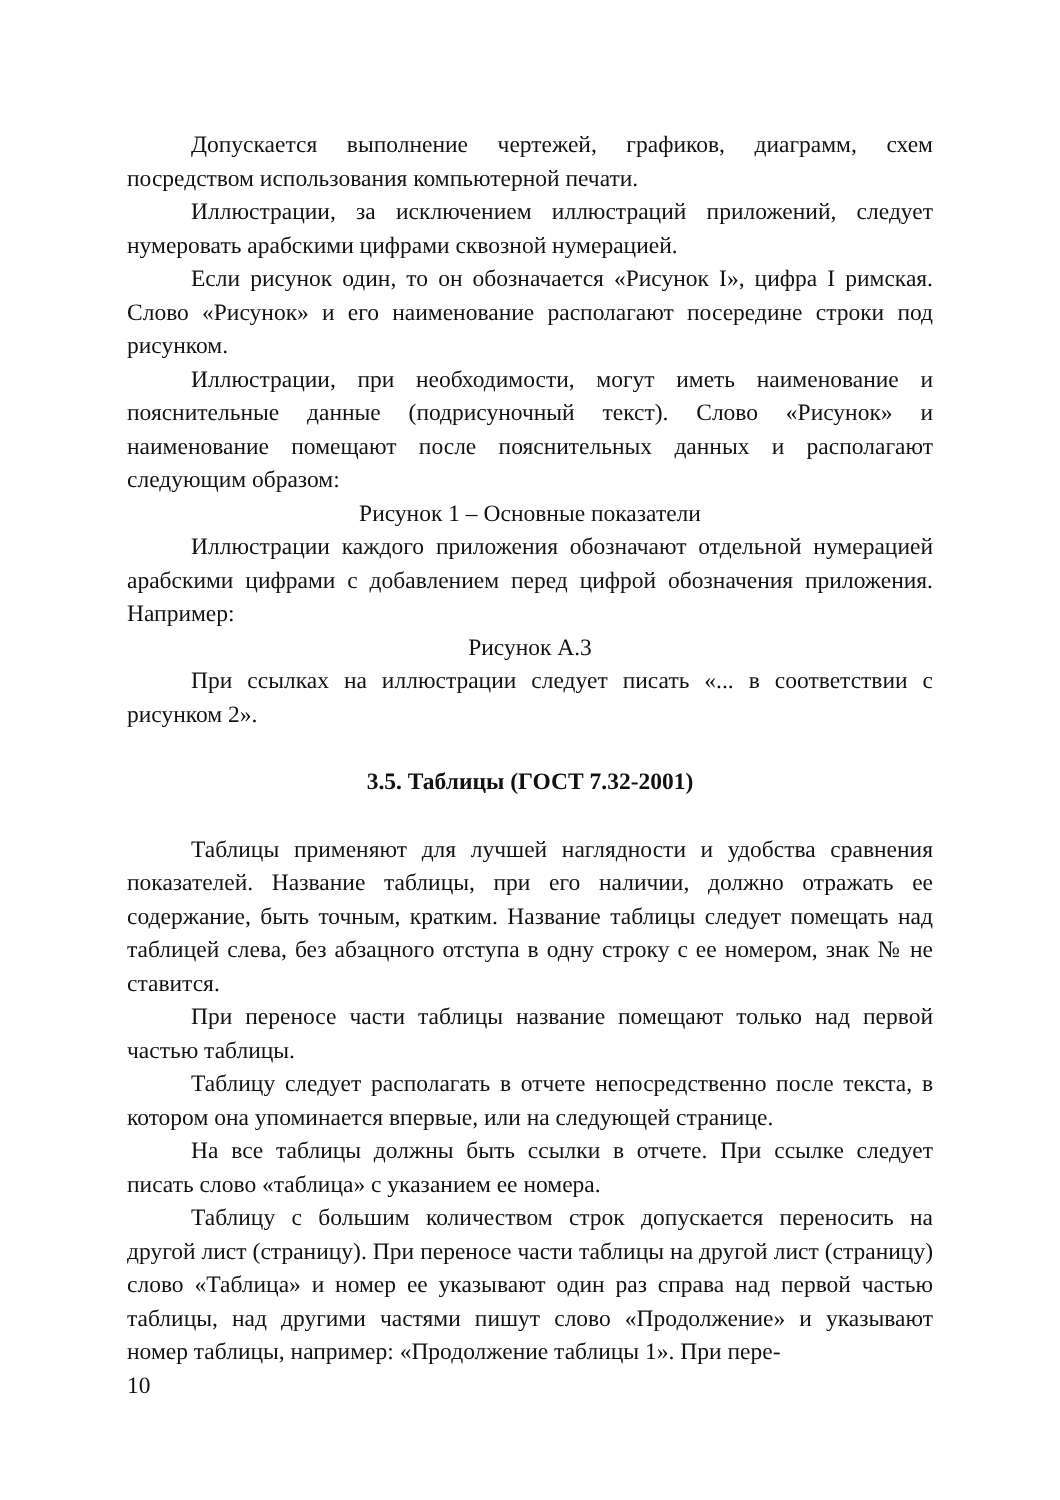Допускается выполнение чертежей, графиков, диаграмм, схем посредством использования компьютерной печати.
Иллюстрации, за исключением иллюстраций приложений, следует нумеровать арабскими цифрами сквозной нумерацией.
Если рисунок один, то он обозначается «Рисунок I», цифра I римская. Слово «Рисунок» и его наименование располагают посередине строки под рисунком.
Иллюстрации, при необходимости, могут иметь наименование и пояснительные данные (подрисуночный текст). Слово «Рисунок» и наименование помещают после пояснительных данных и располагают следующим образом:
Рисунок 1 – Основные показатели
Иллюстрации каждого приложения обозначают отдельной нумерацией арабскими цифрами с добавлением перед цифрой обозначения приложения. Например:
Рисунок А.3
При ссылках на иллюстрации следует писать «... в соответствии с рисунком 2».
3.5. Таблицы (ГОСТ 7.32-2001)
Таблицы применяют для лучшей наглядности и удобства сравнения показателей. Название таблицы, при его наличии, должно отражать ее содержание, быть точным, кратким. Название таблицы следует помещать над таблицей слева, без абзацного отступа в одну строку с ее номером, знак № не ставится.
При переносе части таблицы название помещают только над первой частью таблицы.
Таблицу следует располагать в отчете непосредственно после текста, в котором она упоминается впервые, или на следующей странице.
На все таблицы должны быть ссылки в отчете. При ссылке следует писать слово «таблица» с указанием ее номера.
Таблицу с большим количеством строк допускается переносить на другой лист (страницу). При переносе части таблицы на другой лист (страницу) слово «Таблица» и номер ее указывают один раз справа над первой частью таблицы, над другими частями пишут слово «Продолжение» и указывают номер таблицы, например: «Продолжение таблицы 1». При пере-
10